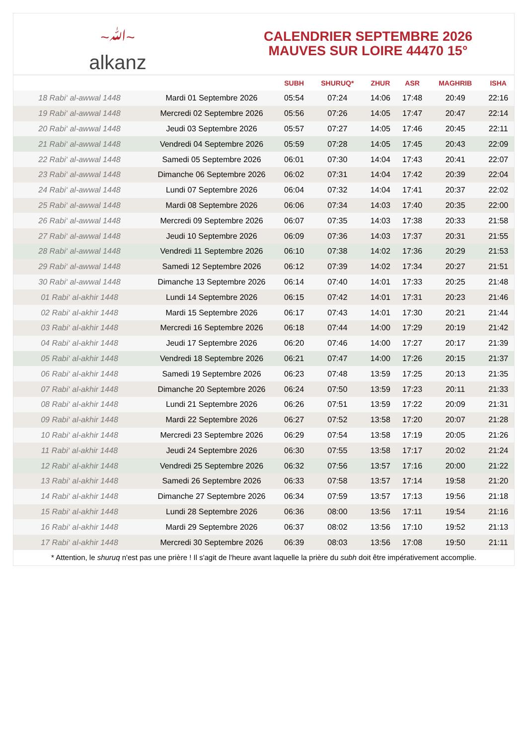~ﷲ~
alkanz
CALENDRIER SEPTEMBRE 2026
MAUVES SUR LOIRE 44470 15°
| | | SUBH | SHURUQ* | ZHUR | ASR | MAGHRIB | ISHA |
| --- | --- | --- | --- | --- | --- | --- | --- |
| 18 Rabi‘ al-awwal 1448 | Mardi 01 Septembre 2026 | 05:54 | 07:24 | 14:06 | 17:48 | 20:49 | 22:16 |
| 19 Rabi‘ al-awwal 1448 | Mercredi 02 Septembre 2026 | 05:56 | 07:26 | 14:05 | 17:47 | 20:47 | 22:14 |
| 20 Rabi‘ al-awwal 1448 | Jeudi 03 Septembre 2026 | 05:57 | 07:27 | 14:05 | 17:46 | 20:45 | 22:11 |
| 21 Rabi‘ al-awwal 1448 | Vendredi 04 Septembre 2026 | 05:59 | 07:28 | 14:05 | 17:45 | 20:43 | 22:09 |
| 22 Rabi‘ al-awwal 1448 | Samedi 05 Septembre 2026 | 06:01 | 07:30 | 14:04 | 17:43 | 20:41 | 22:07 |
| 23 Rabi‘ al-awwal 1448 | Dimanche 06 Septembre 2026 | 06:02 | 07:31 | 14:04 | 17:42 | 20:39 | 22:04 |
| 24 Rabi‘ al-awwal 1448 | Lundi 07 Septembre 2026 | 06:04 | 07:32 | 14:04 | 17:41 | 20:37 | 22:02 |
| 25 Rabi‘ al-awwal 1448 | Mardi 08 Septembre 2026 | 06:06 | 07:34 | 14:03 | 17:40 | 20:35 | 22:00 |
| 26 Rabi‘ al-awwal 1448 | Mercredi 09 Septembre 2026 | 06:07 | 07:35 | 14:03 | 17:38 | 20:33 | 21:58 |
| 27 Rabi‘ al-awwal 1448 | Jeudi 10 Septembre 2026 | 06:09 | 07:36 | 14:03 | 17:37 | 20:31 | 21:55 |
| 28 Rabi‘ al-awwal 1448 | Vendredi 11 Septembre 2026 | 06:10 | 07:38 | 14:02 | 17:36 | 20:29 | 21:53 |
| 29 Rabi‘ al-awwal 1448 | Samedi 12 Septembre 2026 | 06:12 | 07:39 | 14:02 | 17:34 | 20:27 | 21:51 |
| 30 Rabi‘ al-awwal 1448 | Dimanche 13 Septembre 2026 | 06:14 | 07:40 | 14:01 | 17:33 | 20:25 | 21:48 |
| 01 Rabi‘ al-akhir 1448 | Lundi 14 Septembre 2026 | 06:15 | 07:42 | 14:01 | 17:31 | 20:23 | 21:46 |
| 02 Rabi‘ al-akhir 1448 | Mardi 15 Septembre 2026 | 06:17 | 07:43 | 14:01 | 17:30 | 20:21 | 21:44 |
| 03 Rabi‘ al-akhir 1448 | Mercredi 16 Septembre 2026 | 06:18 | 07:44 | 14:00 | 17:29 | 20:19 | 21:42 |
| 04 Rabi‘ al-akhir 1448 | Jeudi 17 Septembre 2026 | 06:20 | 07:46 | 14:00 | 17:27 | 20:17 | 21:39 |
| 05 Rabi‘ al-akhir 1448 | Vendredi 18 Septembre 2026 | 06:21 | 07:47 | 14:00 | 17:26 | 20:15 | 21:37 |
| 06 Rabi‘ al-akhir 1448 | Samedi 19 Septembre 2026 | 06:23 | 07:48 | 13:59 | 17:25 | 20:13 | 21:35 |
| 07 Rabi‘ al-akhir 1448 | Dimanche 20 Septembre 2026 | 06:24 | 07:50 | 13:59 | 17:23 | 20:11 | 21:33 |
| 08 Rabi‘ al-akhir 1448 | Lundi 21 Septembre 2026 | 06:26 | 07:51 | 13:59 | 17:22 | 20:09 | 21:31 |
| 09 Rabi‘ al-akhir 1448 | Mardi 22 Septembre 2026 | 06:27 | 07:52 | 13:58 | 17:20 | 20:07 | 21:28 |
| 10 Rabi‘ al-akhir 1448 | Mercredi 23 Septembre 2026 | 06:29 | 07:54 | 13:58 | 17:19 | 20:05 | 21:26 |
| 11 Rabi‘ al-akhir 1448 | Jeudi 24 Septembre 2026 | 06:30 | 07:55 | 13:58 | 17:17 | 20:02 | 21:24 |
| 12 Rabi‘ al-akhir 1448 | Vendredi 25 Septembre 2026 | 06:32 | 07:56 | 13:57 | 17:16 | 20:00 | 21:22 |
| 13 Rabi‘ al-akhir 1448 | Samedi 26 Septembre 2026 | 06:33 | 07:58 | 13:57 | 17:14 | 19:58 | 21:20 |
| 14 Rabi‘ al-akhir 1448 | Dimanche 27 Septembre 2026 | 06:34 | 07:59 | 13:57 | 17:13 | 19:56 | 21:18 |
| 15 Rabi‘ al-akhir 1448 | Lundi 28 Septembre 2026 | 06:36 | 08:00 | 13:56 | 17:11 | 19:54 | 21:16 |
| 16 Rabi‘ al-akhir 1448 | Mardi 29 Septembre 2026 | 06:37 | 08:02 | 13:56 | 17:10 | 19:52 | 21:13 |
| 17 Rabi‘ al-akhir 1448 | Mercredi 30 Septembre 2026 | 06:39 | 08:03 | 13:56 | 17:08 | 19:50 | 21:11 |
* Attention, le shuruq n'est pas une prière ! Il s'agit de l'heure avant laquelle la prière du subh doit être impérativement accomplie.